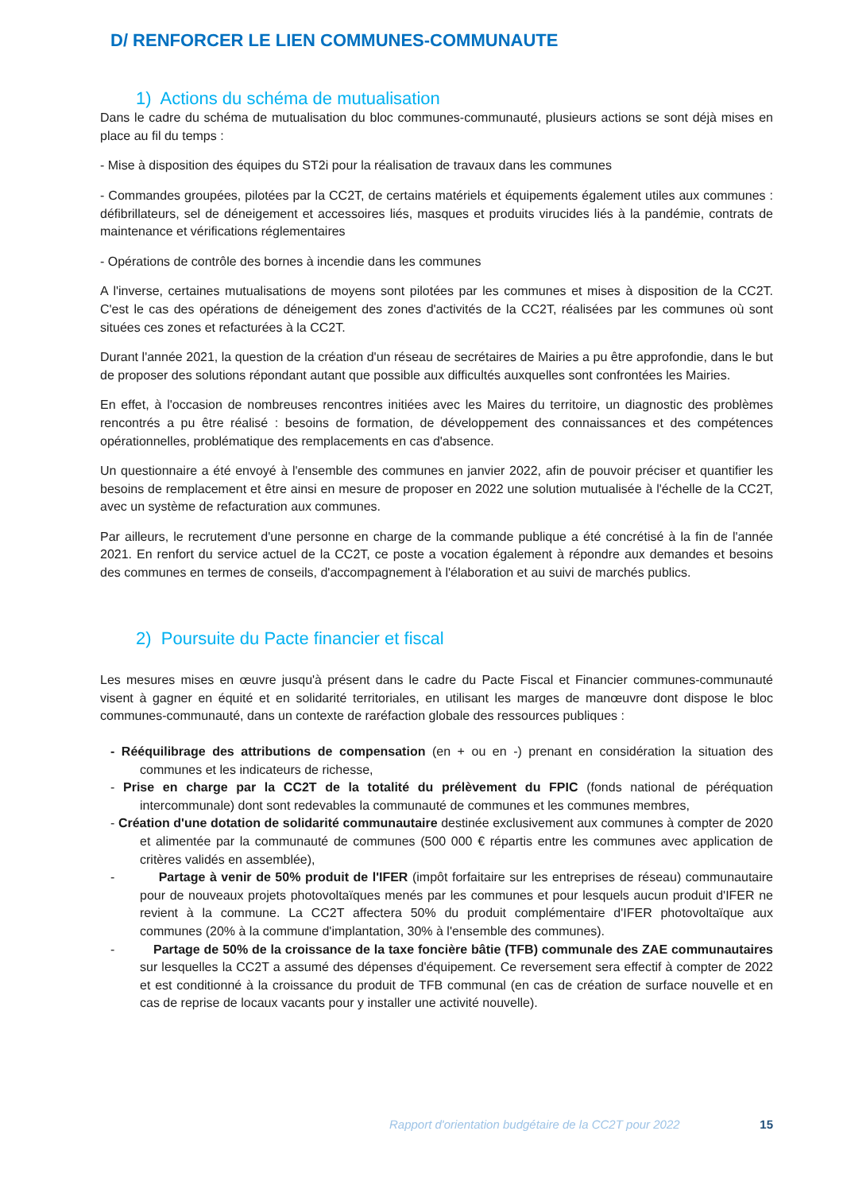D/ RENFORCER LE LIEN COMMUNES-COMMUNAUTE
1) Actions du schéma de mutualisation
Dans le cadre du schéma de mutualisation du bloc communes-communauté, plusieurs actions se sont déjà mises en place au fil du temps :
- Mise à disposition des équipes du ST2i pour la réalisation de travaux dans les communes
- Commandes groupées, pilotées par la CC2T, de certains matériels et équipements également utiles aux communes : défibrillateurs, sel de déneigement et accessoires liés, masques et produits virucides liés à la pandémie, contrats de maintenance et vérifications réglementaires
- Opérations de contrôle des bornes à incendie dans les communes
A l'inverse, certaines mutualisations de moyens sont pilotées par les communes et mises à disposition de la CC2T. C'est le cas des opérations de déneigement des zones d'activités de la CC2T, réalisées par les communes où sont situées ces zones et refacturées à la CC2T.
Durant l'année 2021, la question de la création d'un réseau de secrétaires de Mairies a pu être approfondie, dans le but de proposer des solutions répondant autant que possible aux difficultés auxquelles sont confrontées les Mairies.
En effet, à l'occasion de nombreuses rencontres initiées avec les Maires du territoire, un diagnostic des problèmes rencontrés a pu être réalisé : besoins de formation, de développement des connaissances et des compétences opérationnelles, problématique des remplacements en cas d'absence.
Un questionnaire a été envoyé à l'ensemble des communes en janvier 2022, afin de pouvoir préciser et quantifier les besoins de remplacement et être ainsi en mesure de proposer en 2022 une solution mutualisée à l'échelle de la CC2T, avec un système de refacturation aux communes.
Par ailleurs, le recrutement d'une personne en charge de la commande publique a été concrétisé à la fin de l'année 2021. En renfort du service actuel de la CC2T, ce poste a vocation également à répondre aux demandes et besoins des communes en termes de conseils, d'accompagnement à l'élaboration et au suivi de marchés publics.
2) Poursuite du Pacte financier et fiscal
Les mesures mises en œuvre jusqu'à présent dans le cadre du Pacte Fiscal et Financier communes-communauté visent à gagner en équité et en solidarité territoriales, en utilisant les marges de manœuvre dont dispose le bloc communes-communauté, dans un contexte de raréfaction globale des ressources publiques :
- Rééquilibrage des attributions de compensation (en + ou en -) prenant en considération la situation des communes et les indicateurs de richesse,
- Prise en charge par la CC2T de la totalité du prélèvement du FPIC (fonds national de péréquation intercommunale) dont sont redevables la communauté de communes et les communes membres,
- Création d'une dotation de solidarité communautaire destinée exclusivement aux communes à compter de 2020 et alimentée par la communauté de communes (500 000 € répartis entre les communes avec application de critères validés en assemblée),
- Partage à venir de 50% produit de l'IFER (impôt forfaitaire sur les entreprises de réseau) communautaire pour de nouveaux projets photovoltaïques menés par les communes et pour lesquels aucun produit d'IFER ne revient à la commune. La CC2T affectera 50% du produit complémentaire d'IFER photovoltaïque aux communes (20% à la commune d'implantation, 30% à l'ensemble des communes).
- Partage de 50% de la croissance de la taxe foncière bâtie (TFB) communale des ZAE communautaires sur lesquelles la CC2T a assumé des dépenses d'équipement. Ce reversement sera effectif à compter de 2022 et est conditionné à la croissance du produit de TFB communal (en cas de création de surface nouvelle et en cas de reprise de locaux vacants pour y installer une activité nouvelle).
Rapport d'orientation budgétaire de la CC2T pour 2022 15